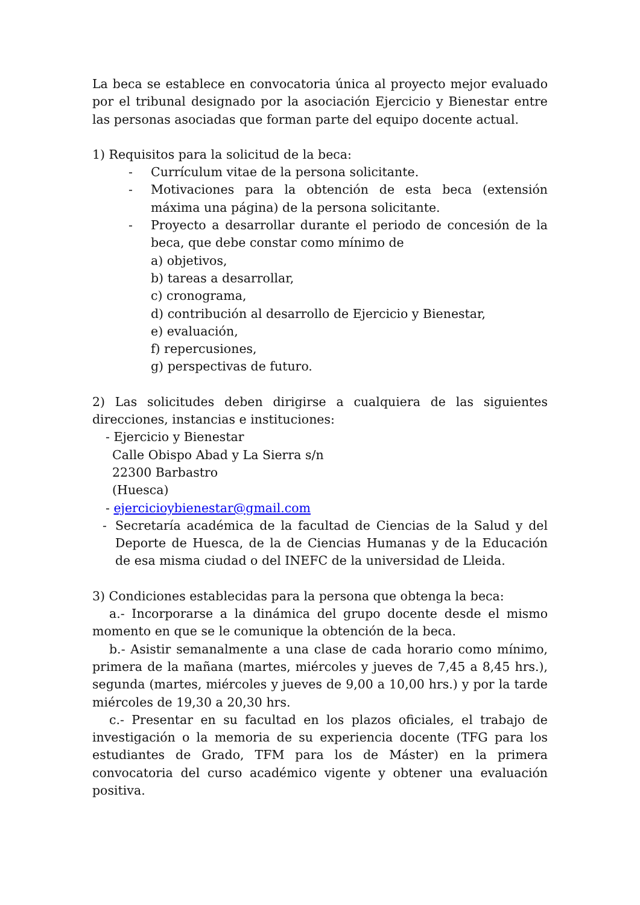La beca se establece en convocatoria única al proyecto mejor evaluado por el tribunal designado por la asociación Ejercicio y Bienestar entre las personas asociadas que forman parte del equipo docente actual.
1) Requisitos para la solicitud de la beca:
- Currículum vitae de la persona solicitante.
- Motivaciones para la obtención de esta beca (extensión máxima una página) de la persona solicitante.
- Proyecto a desarrollar durante el periodo de concesión de la beca, que debe constar como mínimo de
a) objetivos,
b) tareas a desarrollar,
c) cronograma,
d) contribución al desarrollo de Ejercicio y Bienestar,
e) evaluación,
f) repercusiones,
g) perspectivas de futuro.
2) Las solicitudes deben dirigirse a cualquiera de las siguientes direcciones, instancias e instituciones:
- Ejercicio y Bienestar
Calle Obispo Abad y La Sierra s/n
22300 Barbastro
(Huesca)
- ejercicioybienestar@gmail.com
- Secretaría académica de la facultad de Ciencias de la Salud y del Deporte de Huesca, de la de Ciencias Humanas y de la Educación de esa misma ciudad o del INEFC de la universidad de Lleida.
3) Condiciones establecidas para la persona que obtenga la beca:
a.- Incorporarse a la dinámica del grupo docente desde el mismo momento en que se le comunique la obtención de la beca.
b.- Asistir semanalmente a una clase de cada horario como mínimo, primera de la mañana (martes, miércoles y jueves de 7,45 a 8,45 hrs.), segunda (martes, miércoles y jueves de 9,00 a 10,00 hrs.) y por la tarde miércoles de 19,30 a 20,30 hrs.
c.- Presentar en su facultad en los plazos oficiales, el trabajo de investigación o la memoria de su experiencia docente (TFG para los estudiantes de Grado, TFM para los de Máster) en la primera convocatoria del curso académico vigente y obtener una evaluación positiva.